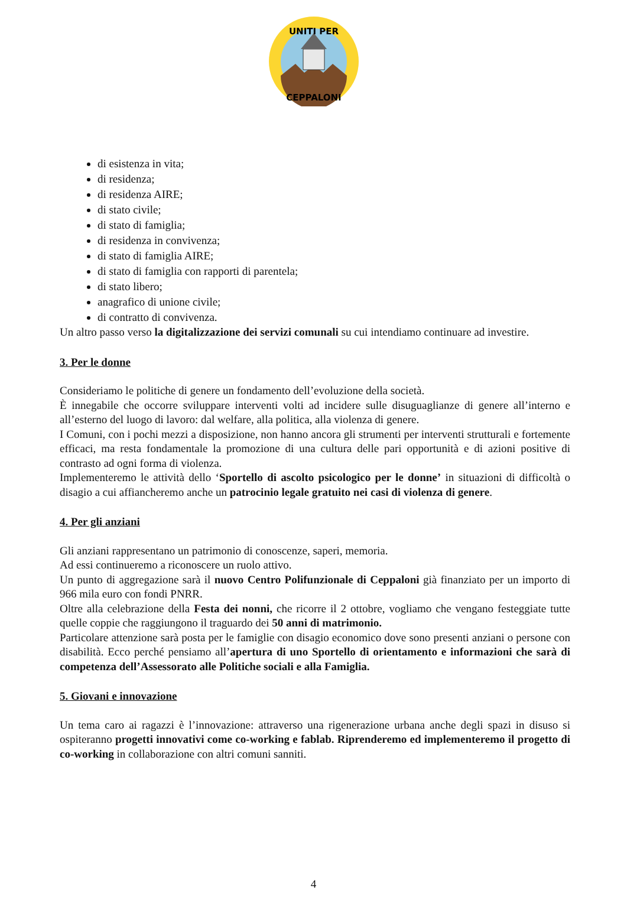UNITI PER
CEPPALONI
di esistenza in vita;
di residenza;
di residenza AIRE;
di stato civile;
di stato di famiglia;
di residenza in convivenza;
di stato di famiglia AIRE;
di stato di famiglia con rapporti di parentela;
di stato libero;
anagrafico di unione civile;
di contratto di convivenza.
Un altro passo verso la digitalizzazione dei servizi comunali su cui intendiamo continuare ad investire.
3. Per le donne
Consideriamo le politiche di genere un fondamento dell’evoluzione della società.
È innegabile che occorre sviluppare interventi volti ad incidere sulle disuguaglianze di genere all’interno e all’esterno del luogo di lavoro: dal welfare, alla politica, alla violenza di genere.
I Comuni, con i pochi mezzi a disposizione, non hanno ancora gli strumenti per interventi strutturali e fortemente efficaci, ma resta fondamentale la promozione di una cultura delle pari opportunità e di azioni positive di contrasto ad ogni forma di violenza.
Implementeremo le attività dello ‘Sportello di ascolto psicologico per le donne’ in situazioni di difficoltà o disagio a cui affiancheremo anche un patrocinio legale gratuito nei casi di violenza di genere.
4. Per gli anziani
Gli anziani rappresentano un patrimonio di conoscenze, saperi, memoria.
Ad essi continueremo a riconoscere un ruolo attivo.
Un punto di aggregazione sarà il nuovo Centro Polifunzionale di Ceppaloni già finanziato per un importo di 966 mila euro con fondi PNRR.
Oltre alla celebrazione della Festa dei nonni, che ricorre il 2 ottobre, vogliamo che vengano festeggiate tutte quelle coppie che raggiungono il traguardo dei 50 anni di matrimonio.
Particolare attenzione sarà posta per le famiglie con disagio economico dove sono presenti anziani o persone con disabilità. Ecco perché pensiamo all’apertura di uno Sportello di orientamento e informazioni che sarà di competenza dell’Assessorato alle Politiche sociali e alla Famiglia.
5. Giovani e innovazione
Un tema caro ai ragazzi è l’innovazione: attraverso una rigenerazione urbana anche degli spazi in disuso si ospiteranno progetti innovativi come co-working e fablab. Riprenderemo ed implementeremo il progetto di co-working in collaborazione con altri comuni sanniti.
4